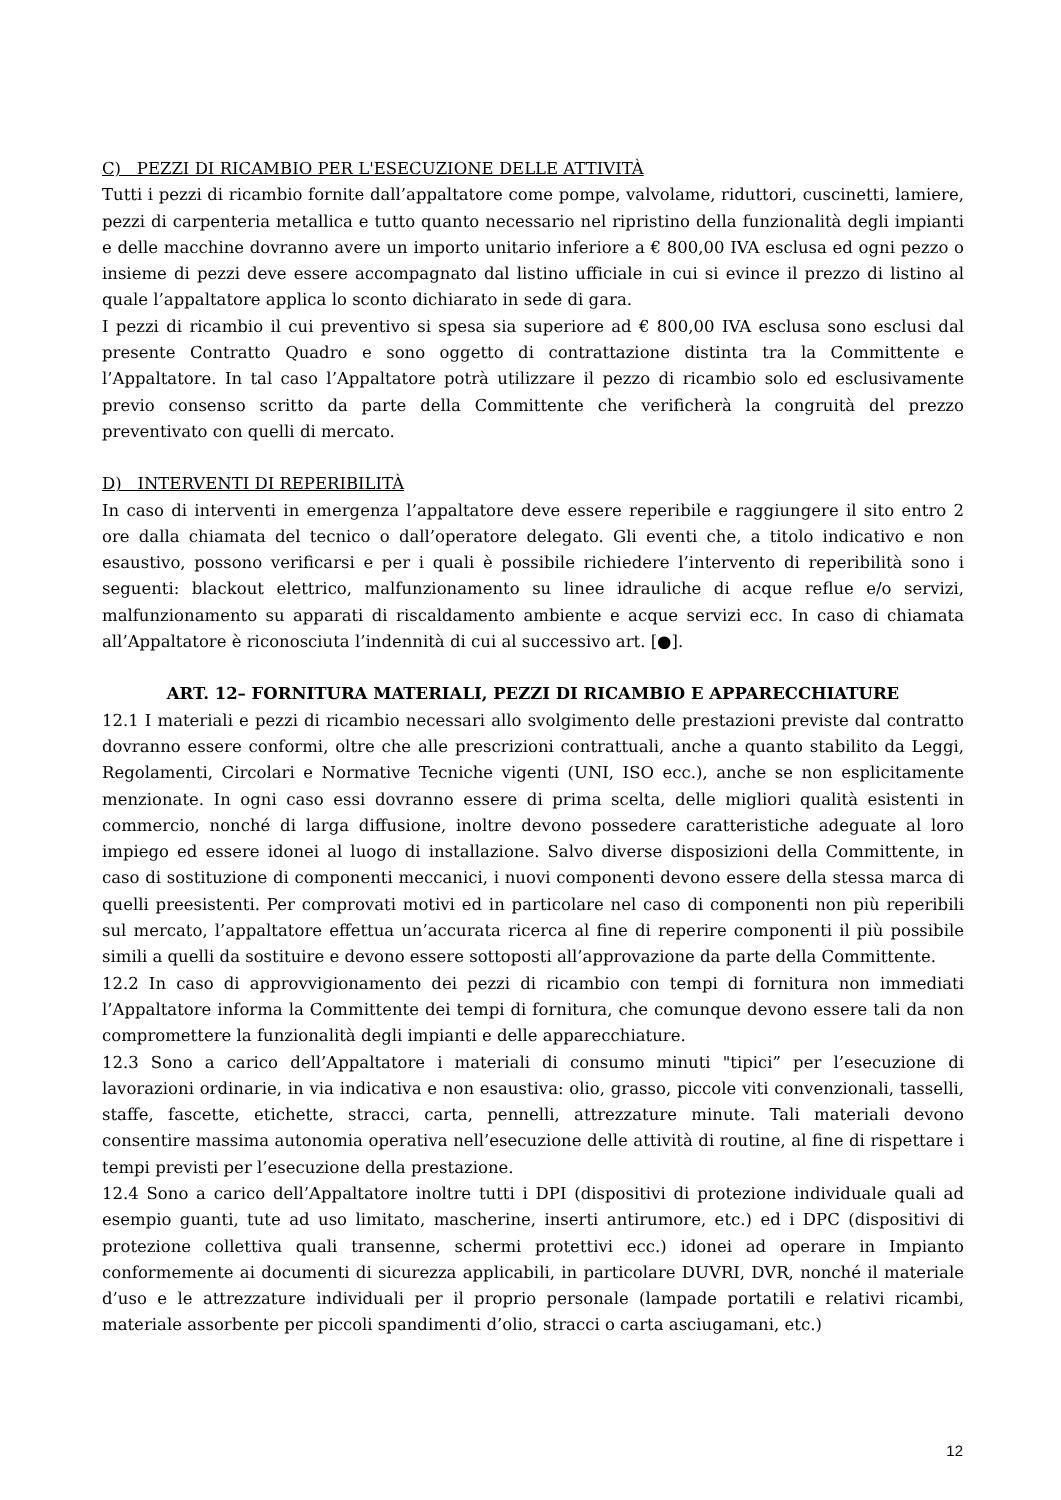C) PEZZI DI RICAMBIO PER L'ESECUZIONE DELLE ATTIVITÀ
Tutti i pezzi di ricambio fornite dall’appaltatore come pompe, valvolame, riduttori, cuscinetti, lamiere, pezzi di carpenteria metallica e tutto quanto necessario nel ripristino della funzionalità degli impianti e delle macchine dovranno avere un importo unitario inferiore a € 800,00 IVA esclusa ed ogni pezzo o insieme di pezzi deve essere accompagnato dal listino ufficiale in cui si evince il prezzo di listino al quale l’appaltatore applica lo sconto dichiarato in sede di gara.
I pezzi di ricambio il cui preventivo si spesa sia superiore ad € 800,00 IVA esclusa sono esclusi dal presente Contratto Quadro e sono oggetto di contrattazione distinta tra la Committente e l’Appaltatore. In tal caso l’Appaltatore potrà utilizzare il pezzo di ricambio solo ed esclusivamente previo consenso scritto da parte della Committente che verificherà la congruità del prezzo preventivato con quelli di mercato.
D) INTERVENTI DI REPERIBILITÀ
In caso di interventi in emergenza l’appaltatore deve essere reperibile e raggiungere il sito entro 2 ore dalla chiamata del tecnico o dall’operatore delegato. Gli eventi che, a titolo indicativo e non esaustivo, possono verificarsi e per i quali è possibile richiedere l’intervento di reperibilità sono i seguenti: blackout elettrico, malfunzionamento su linee idrauliche di acque reflue e/o servizi, malfunzionamento su apparati di riscaldamento ambiente e acque servizi ecc. In caso di chiamata all’Appaltatore è riconosciuta l’indennità di cui al successivo art. [●].
ART. 12– FORNITURA MATERIALI, PEZZI DI RICAMBIO E APPARECCHIATURE
12.1 I materiali e pezzi di ricambio necessari allo svolgimento delle prestazioni previste dal contratto dovranno essere conformi, oltre che alle prescrizioni contrattuali, anche a quanto stabilito da Leggi, Regolamenti, Circolari e Normative Tecniche vigenti (UNI, ISO ecc.), anche se non esplicitamente menzionate. In ogni caso essi dovranno essere di prima scelta, delle migliori qualità esistenti in commercio, nonché di larga diffusione, inoltre devono possedere caratteristiche adeguate al loro impiego ed essere idonei al luogo di installazione. Salvo diverse disposizioni della Committente, in caso di sostituzione di componenti meccanici, i nuovi componenti devono essere della stessa marca di quelli preesistenti. Per comprovati motivi ed in particolare nel caso di componenti non più reperibili sul mercato, l’appaltatore effettua un’accurata ricerca al fine di reperire componenti il più possibile simili a quelli da sostituire e devono essere sottoposti all’approvazione da parte della Committente.
12.2 In caso di approvvigionamento dei pezzi di ricambio con tempi di fornitura non immediati l’Appaltatore informa la Committente dei tempi di fornitura, che comunque devono essere tali da non compromettere la funzionalità degli impianti e delle apparecchiature.
12.3 Sono a carico dell’Appaltatore i materiali di consumo minuti "tipici” per l’esecuzione di lavorazioni ordinarie, in via indicativa e non esaustiva: olio, grasso, piccole viti convenzionali, tasselli, staffe, fascette, etichette, stracci, carta, pennelli, attrezzature minute. Tali materiali devono consentire massima autonomia operativa nell’esecuzione delle attività di routine, al fine di rispettare i tempi previsti per l’esecuzione della prestazione.
12.4 Sono a carico dell’Appaltatore inoltre tutti i DPI (dispositivi di protezione individuale quali ad esempio guanti, tute ad uso limitato, mascherine, inserti antirumore, etc.) ed i DPC (dispositivi di protezione collettiva quali transenne, schermi protettivi ecc.) idonei ad operare in Impianto conformemente ai documenti di sicurezza applicabili, in particolare DUVRI, DVR, nonché il materiale d’uso e le attrezzature individuali per il proprio personale (lampade portatili e relativi ricambi, materiale assorbente per piccoli spandimenti d’olio, stracci o carta asciugamani, etc.)
12